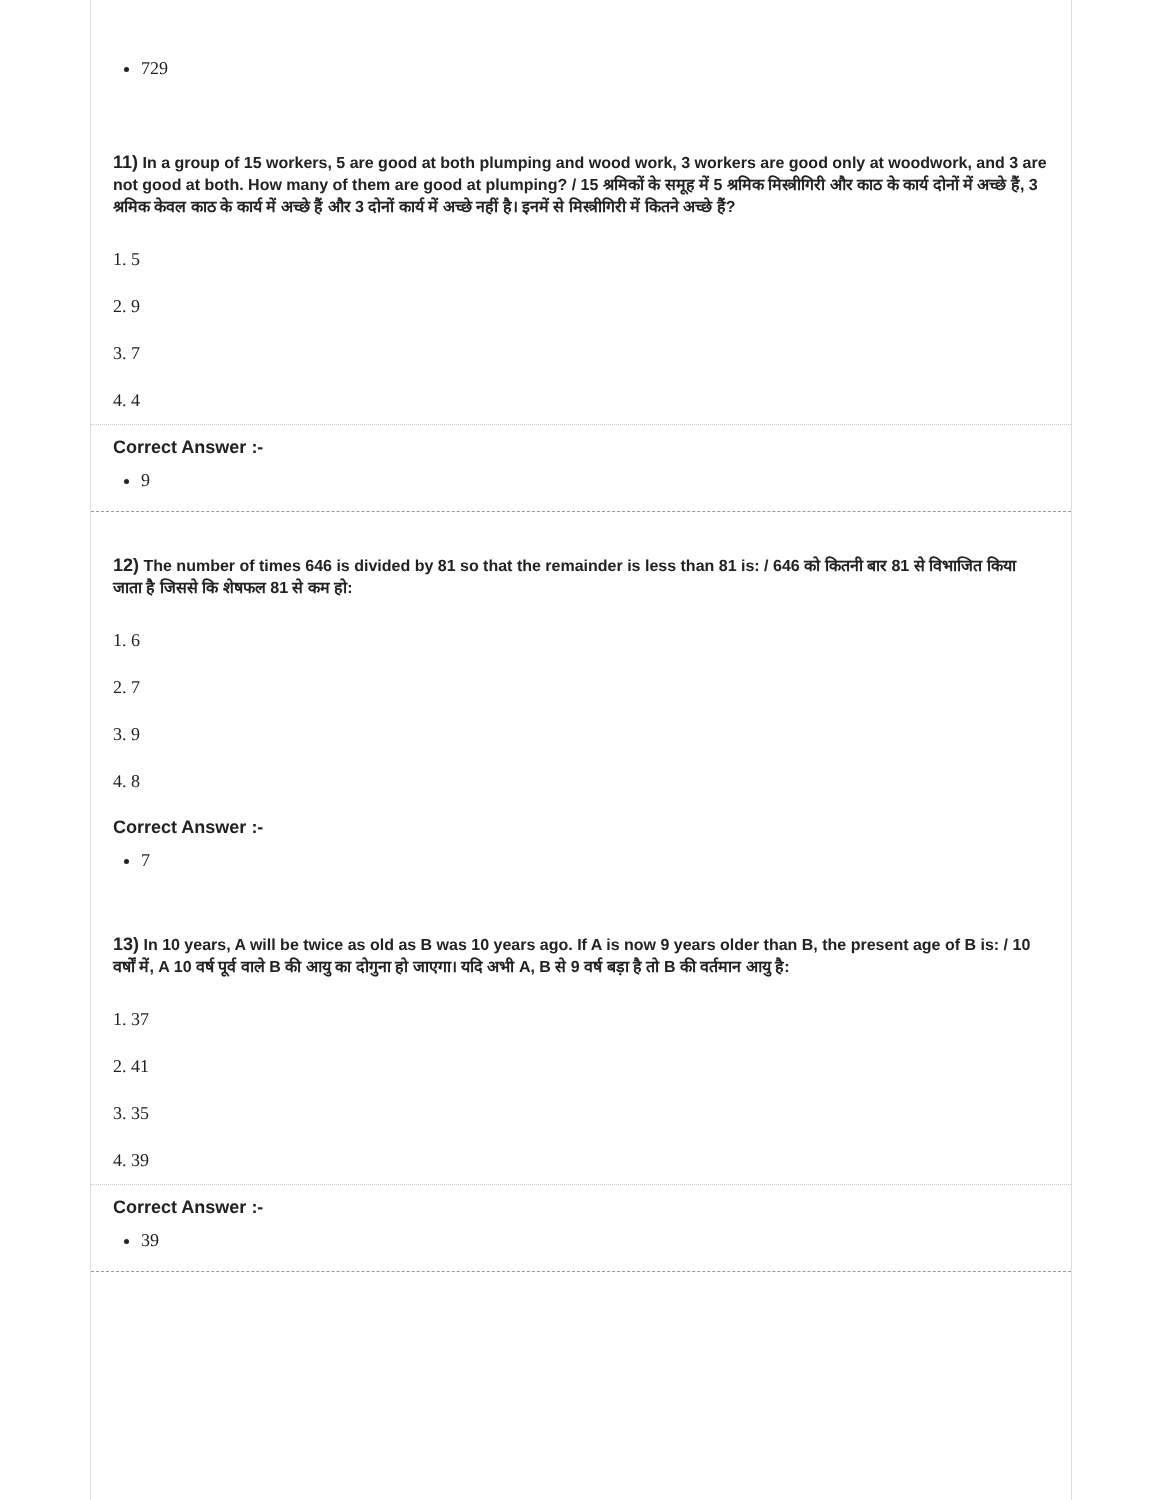729
11) In a group of 15 workers, 5 are good at both plumping and wood work, 3 workers are good only at woodwork, and 3 are not good at both. How many of them are good at plumping? / 15 श्रमिकों के समूह में 5 श्रमिक मिस्त्रीगिरी और काठ के कार्य दोनों में अच्छे हैं, 3 श्रमिक केवल काठ के कार्य में अच्छे हैं और 3 दोनों कार्य में अच्छे नहीं है। इनमें से मिस्त्रीगिरी में कितने अच्छे हैं?
1. 5
2. 9
3. 7
4. 4
Correct Answer :-
9
12) The number of times 646 is divided by 81 so that the remainder is less than 81 is: / 646 को कितनी बार 81 से विभाजित किया जाता है जिससे कि शेषफल 81 से कम हो:
1. 6
2. 7
3. 9
4. 8
Correct Answer :-
7
13) In 10 years, A will be twice as old as B was 10 years ago. If A is now 9 years older than B, the present age of B is: / 10 वर्षों में, A 10 वर्ष पूर्व वाले B की आयु का दोगुना हो जाएगा। यदि अभी A, B से 9 वर्ष बड़ा है तो B की वर्तमान आयु है:
1. 37
2. 41
3. 35
4. 39
Correct Answer :-
39